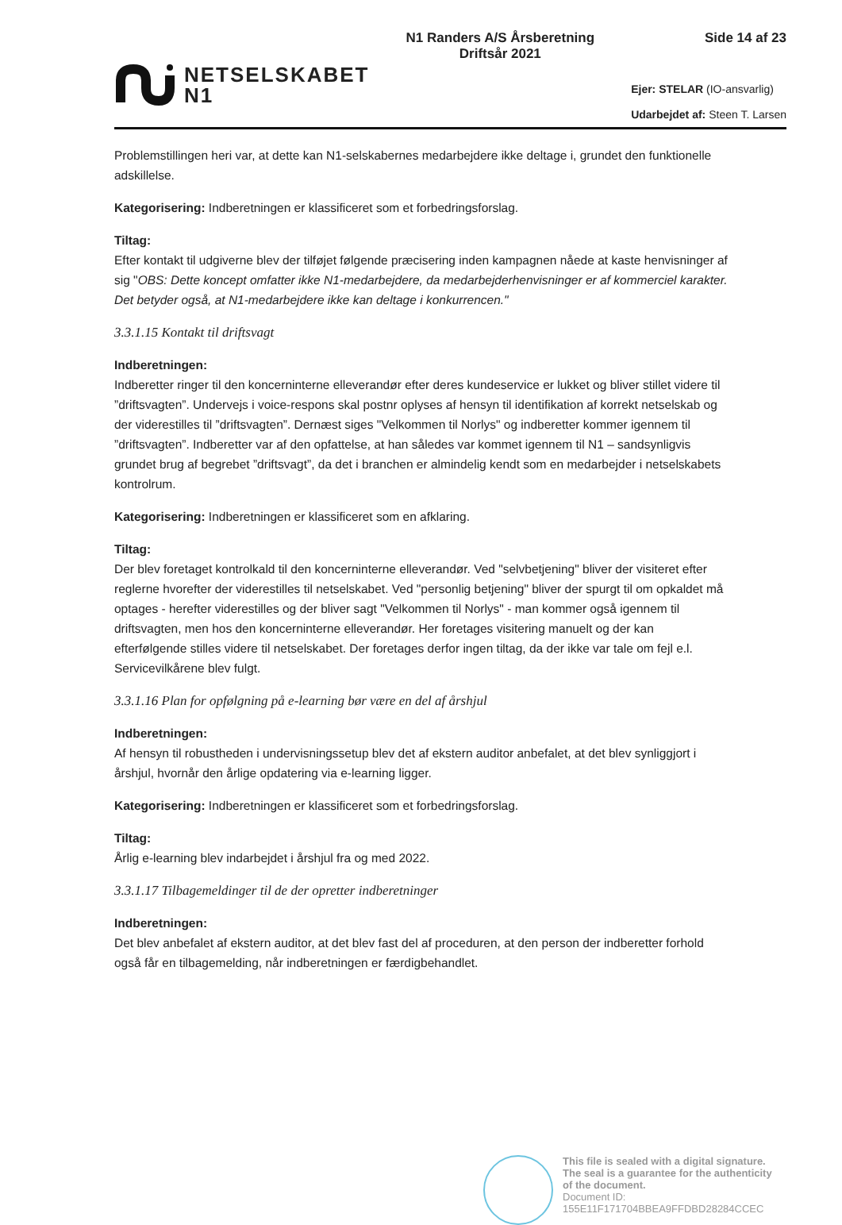NETSELSKABET
N1
N1 Randers A/S Årsberetning
Driftsår 2021
Side 14 af 23
Ejer: STELAR (IO-ansvarlig)
Udarbejdet af: Steen T. Larsen
Problemstillingen heri var, at dette kan N1-selskabernes medarbejdere ikke deltage i, grundet den funktionelle adskillelse.
Kategorisering: Indberetningen er klassificeret som et forbedringsforslag.
Tiltag:
Efter kontakt til udgiverne blev der tilføjet følgende præcisering inden kampagnen nåede at kaste henvisninger af sig "OBS: Dette koncept omfatter ikke N1-medarbejdere, da medarbejderhenvisninger er af kommerciel karakter. Det betyder også, at N1-medarbejdere ikke kan deltage i konkurrencen."
3.3.1.15 Kontakt til driftsvagt
Indberetningen:
Indberetter ringer til den koncerninterne elleverandør efter deres kundeservice er lukket og bliver stillet videre til ”driftsvagten”. Undervejs i voice-respons skal postnr oplyses af hensyn til identifikation af korrekt netselskab og der viderestilles til ”driftsvagten”. Dernæst siges "Velkommen til Norlys" og indberetter kommer igennem til ”driftsvagten”. Indberetter var af den opfattelse, at han således var kommet igennem til N1 – sandsynligvis grundet brug af begrebet ”driftsvagt”, da det i branchen er almindelig kendt som en medarbejder i netselskabets kontrolrum.
Kategorisering: Indberetningen er klassificeret som en afklaring.
Tiltag:
Der blev foretaget kontrolkald til den koncerninterne elleverandør. Ved "selvbetjening" bliver der visiteret efter reglerne hvorefter der viderestilles til netselskabet. Ved "personlig betjening" bliver der spurgt til om opkaldet må optages - herefter viderestilles og der bliver sagt "Velkommen til Norlys" - man kommer også igennem til driftsvagten, men hos den koncerninterne elleverandør. Her foretages visitering manuelt og der kan efterfølgende stilles videre til netselskabet. Der foretages derfor ingen tiltag, da der ikke var tale om fejl e.l. Servicevilkårene blev fulgt.
3.3.1.16 Plan for opfølgning på e-learning bør være en del af årshjul
Indberetningen:
Af hensyn til robustheden i undervisningssetup blev det af ekstern auditor anbefalet, at det blev synliggjort i årshjul, hvornår den årlige opdatering via e-learning ligger.
Kategorisering: Indberetningen er klassificeret som et forbedringsforslag.
Tiltag:
Årlig e-learning blev indarbejdet i årshjul fra og med 2022.
3.3.1.17 Tilbagemeldinger til de der opretter indberetninger
Indberetningen:
Det blev anbefalet af ekstern auditor, at det blev fast del af proceduren, at den person der indberetter forhold også får en tilbagemelding, når indberetningen er færdigbehandlet.
This file is sealed with a digital signature.
The seal is a guarantee for the authenticity
of the document.
Document ID:
155E11F171704BBEA9FFDBD28284CCEC